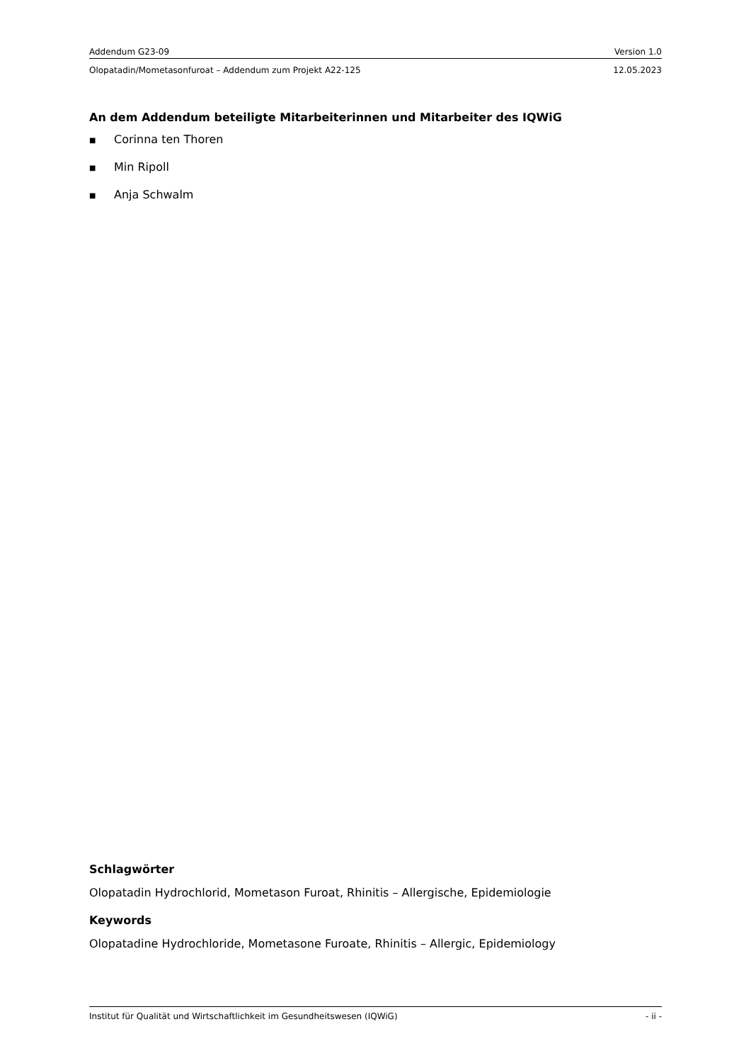Addendum G23-09 Version 1.0
Olopatadin/Mometasonfuroat – Addendum zum Projekt A22-125 12.05.2023
An dem Addendum beteiligte Mitarbeiterinnen und Mitarbeiter des IQWiG
■ Corinna ten Thoren
■ Min Ripoll
■ Anja Schwalm
Schlagwörter
Olopatadin Hydrochlorid, Mometason Furoat, Rhinitis – Allergische, Epidemiologie
Keywords
Olopatadine Hydrochloride, Mometasone Furoate, Rhinitis – Allergic, Epidemiology
Institut für Qualität und Wirtschaftlichkeit im Gesundheitswesen (IQWiG) - ii -